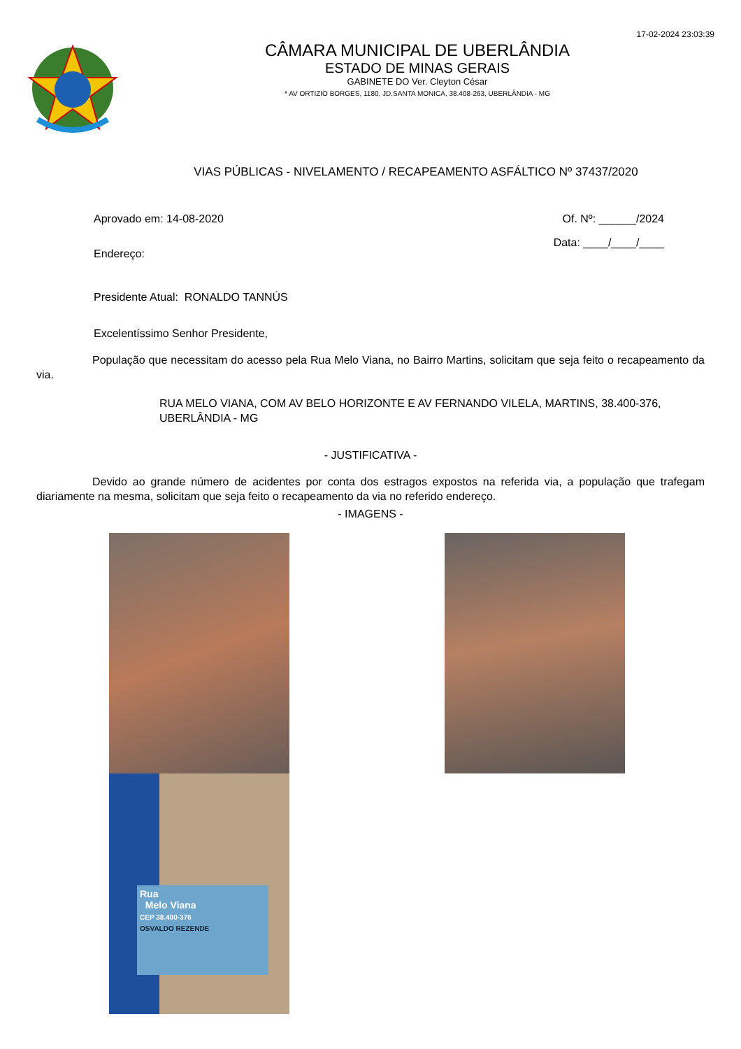17-02-2024 23:03:39
CÂMARA MUNICIPAL DE UBERLÂNDIA
ESTADO DE MINAS GERAIS
GABINETE DO Ver. Cleyton César
* AV ORTIZIO BORGES, 1180, JD.SANTA MONICA, 38.408-263, UBERLÂNDIA - MG
VIAS PÚBLICAS - NIVELAMENTO / RECAPEAMENTO ASFÁLTICO Nº 37437/2020
Aprovado em: 14-08-2020 Of. Nº: ______/2024
Endereço: Data: ____/____/____
Presidente Atual: RONALDO TANNÚS
Excelentíssimo Senhor Presidente,
População que necessitam do acesso pela Rua Melo Viana, no Bairro Martins, solicitam que seja feito o recapeamento da via.
RUA MELO VIANA, COM AV BELO HORIZONTE E AV FERNANDO VILELA, MARTINS, 38.400-376, UBERLÂNDIA - MG
- JUSTIFICATIVA -
Devido ao grande número de acidentes por conta dos estragos expostos na referida via, a população que trafegam diariamente na mesma, solicitam que seja feito o recapeamento da via no referido endereço.
- IMAGENS -
Rua
Melo Viana
CEP 38.400-376
OSVALDO REZENDE